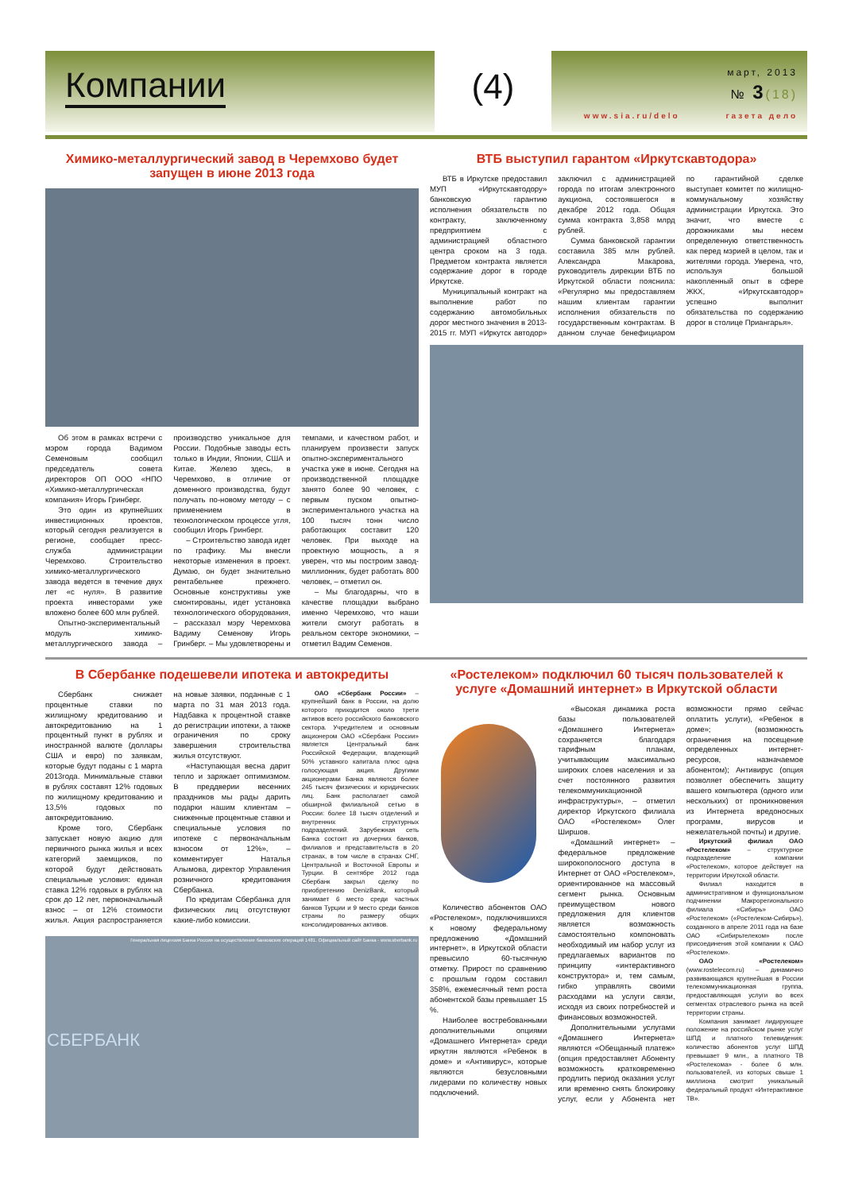Компании (4)
март, 2013
№ 3(18)
www.sia.ru/delo газета дело
Химико-металлургический завод в Черемхово будет запущен в июне 2013 года
Об этом в рамках встречи с мэром города Вадимом Семеновым сообщил председатель совета директоров ОП ООО «НПО «Химико-металлургическая компания» Игорь Гринберг.
Это один из крупнейших инвестиционных проектов, который сегодня реализуется в регионе, сообщает пресс-служба администрации Черемхово. Строительство химико-металлургического завода ведется в течение двух лет «с нуля». В развитие проекта инвесторами уже вложено более 600 млн рублей.
Опытно-экспериментальный модуль химико-металлургического завода – производство уникальное для России. Подобные заводы есть только в Индии, Японии, США и Китае. Железо здесь, в Черемхово, в отличие от доменного производства, будут получать по-новому методу – с применением в технологическом процессе угля, сообщил Игорь Гринберг.
– Строительство завода идет по графику. Мы внесли некоторые изменения в проект. Думаю, он будет значительно рентабельнее прежнего. Основные конструктивы уже смонтированы, идет установка технологического оборудования, – рассказал мэру Черемхова Вадиму Семенову Игорь Гринберг. – Мы удовлетворены и темпами, и качеством работ, и планируем произвести запуск опытно-экспериментального участка уже в июне. Сегодня на производственной площадке занято более 90 человек, с первым пуском опытно-экспериментального участка на 100 тысяч тонн число работающих составит 120 человек. При выходе на проектную мощность, а я уверен, что мы построим завод-миллионник, будет работать 800 человек, – отметил он.
– Мы благодарны, что в качестве площадки выбрано именно Черемхово, что наши жители смогут работать в реальном секторе экономики, – отметил Вадим Семенов.
ВТБ выступил гарантом «Иркутскавтодора»
ВТБ в Иркутске предоставил МУП «Иркутскавтодору» банковскую гарантию исполнения обязательств по контракту, заключенному предприятием с администрацией областного центра сроком на 3 года. Предметом контракта является содержание дорог в городе Иркутске.
Муниципальный контракт на выполнение работ по содержанию автомобильных дорог местного значения в 2013-2015 гг. МУП «Иркутск автодор» заключил с администрацией города по итогам электронного аукциона, состоявшегося в декабре 2012 года. Общая сумма контракта 3,858 млрд рублей.
Сумма банковской гарантии составила 385 млн рублей. Александра Макарова, руководитель дирекции ВТБ по Иркутской области пояснила: «Регулярно мы предоставляем нашим клиентам гарантии исполнения обязательств по государственным контрактам. В данном случае бенефициаром по гарантийной сделке выступает комитет по жилищно-коммунальному хозяйству администрации Иркутска. Это значит, что вместе с дорожниками мы несем определенную ответственность как перед мэрией в целом, так и жителями города. Уверена, что, используя большой накопленный опыт в сфере ЖКХ, «Иркутскавтодор» успешно выполнит обязательства по содержанию дорог в столице Приангарья».
В Сбербанке подешевели ипотека и автокредиты
Сбербанк снижает процентные ставки по жилищному кредитованию и автокредитованию на 1 процентный пункт в рублях и иностранной валюте (доллары США и евро) по заявкам, которые будут поданы с 1 марта 2013года. Минимальные ставки в рублях составят 12% годовых по жилищному кредитованию и 13,5% годовых по автокредитованию.
Кроме того, Сбербанк запускает новую акцию для первичного рынка жилья и всех категорий заемщиков, по которой будут действовать специальные условия: единая ставка 12% годовых в рублях на срок до 12 лет, первоначальный взнос – от 12% стоимости жилья. Акция распространяется на новые заявки, поданные с 1 марта по 31 мая 2013 года. Надбавка к процентной ставке до регистрации ипотеки, а также ограничения по сроку завершения строительства жилья отсутствуют.
«Наступающая весна дарит тепло и заряжает оптимизмом. В преддверии весенних праздников мы рады дарить подарки нашим клиентам – сниженные процентные ставки и специальные условия по ипотеке с первоначальным взносом от 12%», – комментирует Наталья Алымова, директор Управления розничного кредитования Сбербанка.
По кредитам Сбербанка для физических лиц отсутствуют какие-либо комиссии.
ОАО «Сбербанк России» – крупнейший банк в России, на долю которого приходится около трети активов всего российского банковского сектора. Учредителем и основным акционером ОАО «Сбербанк России» является Центральный банк Российской Федерации, владеющий 50% уставного капитала плюс одна голосующая акция. Другими акционерами Банка являются более 245 тысяч физических и юридических лиц. Банк располагает самой обширной филиальной сетью в России: более 18 тысяч отделений и внутренних структурных подразделений. Зарубежная сеть Банка состоит из дочерних банков, филиалов и представительств в 20 странах, в том числе в странах СНГ, Центральной и Восточной Европы и Турции. В сентябре 2012 года Сбербанк закрыл сделку по приобретению DenizBank, который занимает 6 место среди частных банков Турции и 9 место среди банков страны по размеру общих консолидированных активов.
Генеральная лицензия Банка России на осуществление банковских операций 1481. Официальный сайт Банка - www.sberbank.ru
СБЕРБАНК
«Ростелеком» подключил 60 тысяч пользователей к услуге «Домашний интернет» в Иркутской области
Количество абонентов ОАО «Ростелеком», подключившихся к новому федеральному предложению «Домашний интернет», в Иркутской области превысило 60-тысячную отметку. Прирост по сравнению с прошлым годом составил 358%, ежемесячный темп роста абонентской базы превышает 15 %.
Наиболее востребованными дополнительными опциями «Домашнего Интернета» среди иркутян являются «Ребенок в доме» и «Антивирус», которые являются безусловными лидерами по количеству новых подключений.
«Высокая динамика роста базы пользователей «Домашнего Интернета» сохраняется благодаря тарифным планам, учитывающим максимально широких слоев населения и за счет постоянного развития телекоммуникационной инфраструктуры», – отметил директор Иркутского филиала ОАО «Ростелеком» Олег Ширшов.
«Домашний интернет» – федеральное предложение широкополосного доступа в Интернет от ОАО «Ростелеком», ориентированное на массовый сегмент рынка. Основным преимуществом нового предложения для клиентов является возможность самостоятельно компоновать необходимый им набор услуг из предлагаемых вариантов по принципу «интерактивного конструктора» и, тем самым, гибко управлять своими расходами на услуги связи, исходя из своих потребностей и финансовых возможностей.
Дополнительными услугами «Домашнего Интернета» являются «Обещанный платеж» (опция предоставляет Абоненту возможность кратковременно продлить период оказания услуг или временно снять блокировку услуг, если у Абонента нет возможности прямо сейчас оплатить услуги), «Ребенок в доме»; (возможность ограничения на посещение определенных интернет-ресурсов, назначаемое абонентом); Антивирус (опция позволяет обеспечить защиту вашего компьютера (одного или нескольких) от проникновения из Интернета вредоносных программ, вирусов и нежелательной почты) и другие.
Иркутский филиал ОАО «Ростелеком» – структурное подразделение компании «Ростелеком», которое действует на территории Иркутской области.
Филиал находится в административном и функциональном подчинении Макрорегионального филиала «Сибирь» ОАО «Ростелеком» («Ростелеком-Сибирь»), созданного в апреле 2011 года на базе ОАО «Сибирьтелеком» после присоединения этой компании к ОАО «Ростелеком».
ОАО «Ростелеком» (www.rostelecom.ru) – динамично развивающаяся крупнейшая в России телекоммуникационная группа, предоставляющая услуги во всех сегментах отраслевого рынка на всей территории страны.
Компания занимает лидирующее положение на российском рынке услуг ШПД и платного телевидения: количество абонентов услуг ШПД превышает 9 млн., а платного ТВ «Ростелекома» - более 6 млн. пользователей, из которых свыше 1 миллиона смотрит уникальный федеральный продукт «Интерактивное ТВ».